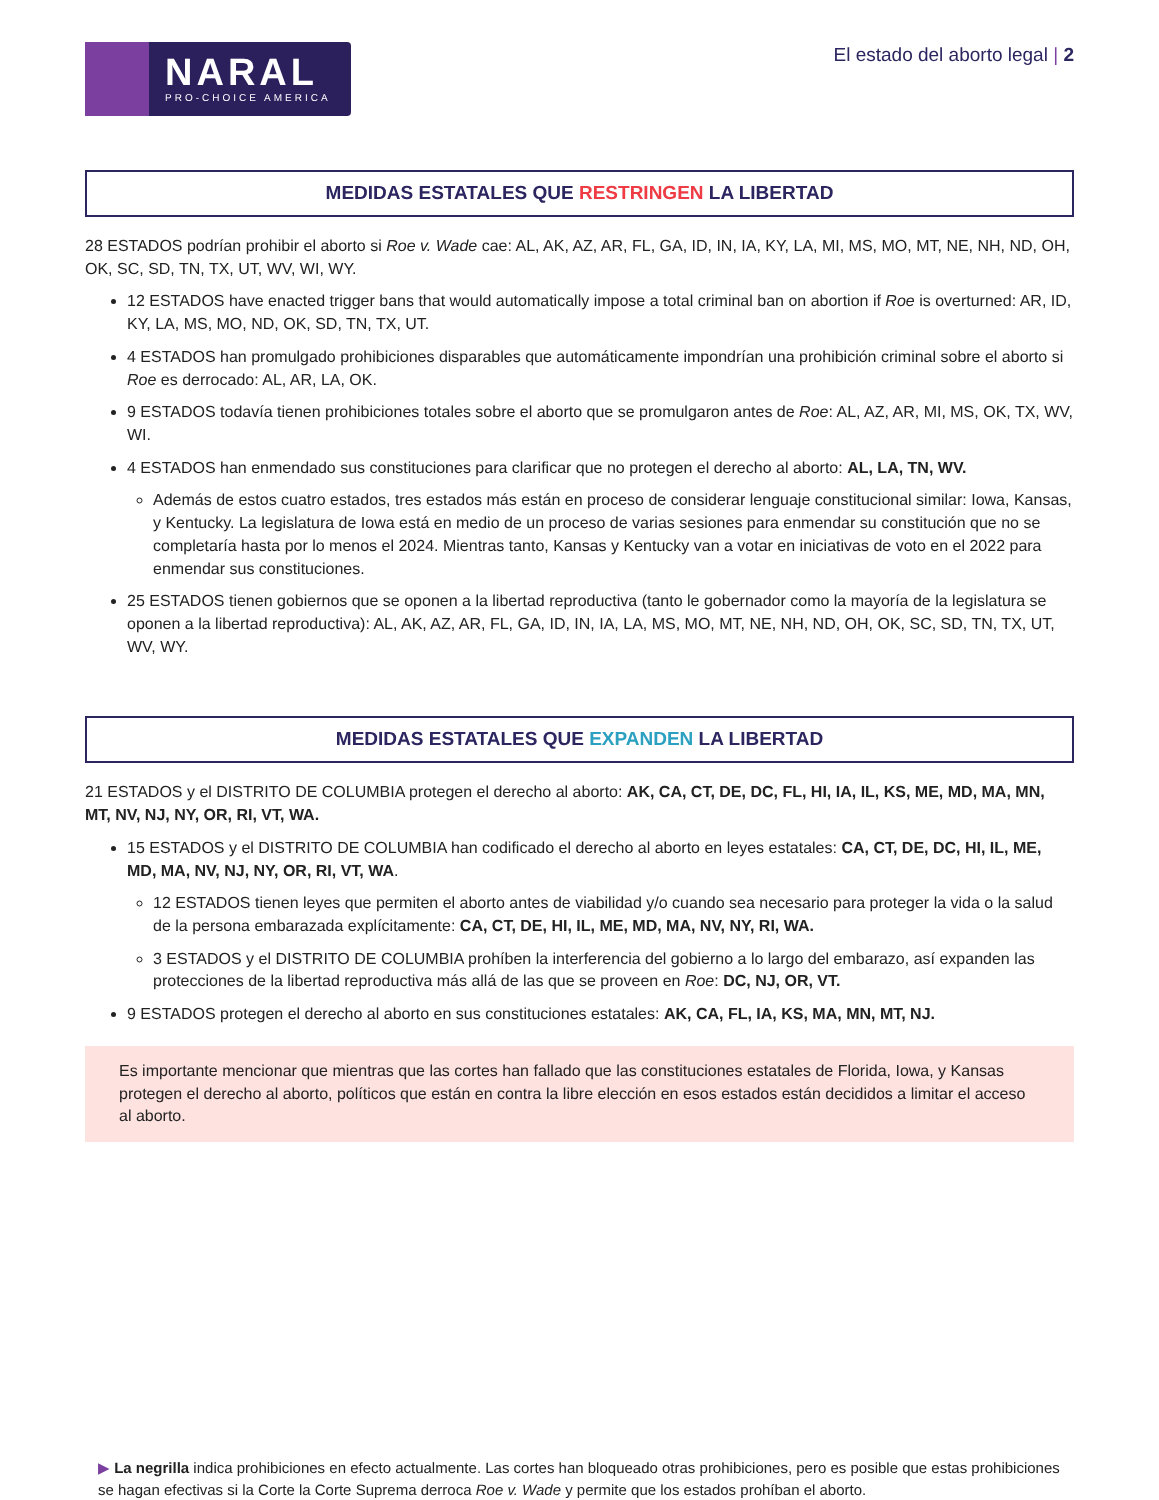NARAL
PRO-CHOICE AMERICA
El estado del aborto legal | 2
MEDIDAS ESTATALES QUE RESTRINGEN LA LIBERTAD
28 ESTADOS podrían prohibir el aborto si Roe v. Wade cae: AL, AK, AZ, AR, FL, GA, ID, IN, IA, KY, LA, MI, MS, MO, MT, NE, NH, ND, OH, OK, SC, SD, TN, TX, UT, WV, WI, WY.
12 ESTADOS have enacted trigger bans that would automatically impose a total criminal ban on abortion if Roe is overturned: AR, ID, KY, LA, MS, MO, ND, OK, SD, TN, TX, UT.
4 ESTADOS han promulgado prohibiciones disparables que automáticamente impondrían una prohibición criminal sobre el aborto si Roe es derrocado: AL, AR, LA, OK.
9 ESTADOS todavía tienen prohibiciones totales sobre el aborto que se promulgaron antes de Roe: AL, AZ, AR, MI, MS, OK, TX, WV, WI.
4 ESTADOS han enmendado sus constituciones para clarificar que no protegen el derecho al aborto: AL, LA, TN, WV.
Además de estos cuatro estados, tres estados más están en proceso de considerar lenguaje constitucional similar: Iowa, Kansas, y Kentucky. La legislatura de Iowa está en medio de un proceso de varias sesiones para enmendar su constitución que no se completaría hasta por lo menos el 2024. Mientras tanto, Kansas y Kentucky van a votar en iniciativas de voto en el 2022 para enmendar sus constituciones.
25 ESTADOS tienen gobiernos que se oponen a la libertad reproductiva (tanto le gobernador como la mayoría de la legislatura se oponen a la libertad reproductiva): AL, AK, AZ, AR, FL, GA, ID, IN, IA, LA, MS, MO, MT, NE, NH, ND, OH, OK, SC, SD, TN, TX, UT, WV, WY.
MEDIDAS ESTATALES QUE EXPANDEN LA LIBERTAD
21 ESTADOS y el DISTRITO DE COLUMBIA protegen el derecho al aborto: AK, CA, CT, DE, DC, FL, HI, IA, IL, KS, ME, MD, MA, MN, MT, NV, NJ, NY, OR, RI, VT, WA.
15 ESTADOS y el DISTRITO DE COLUMBIA han codificado el derecho al aborto en leyes estatales: CA, CT, DE, DC, HI, IL, ME, MD, MA, NV, NJ, NY, OR, RI, VT, WA.
12 ESTADOS tienen leyes que permiten el aborto antes de viabilidad y/o cuando sea necesario para proteger la vida o la salud de la persona embarazada explícitamente: CA, CT, DE, HI, IL, ME, MD, MA, NV, NY, RI, WA.
3 ESTADOS y el DISTRITO DE COLUMBIA prohíben la interferencia del gobierno a lo largo del embarazo, así expanden las protecciones de la libertad reproductiva más allá de las que se proveen en Roe: DC, NJ, OR, VT.
9 ESTADOS protegen el derecho al aborto en sus constituciones estatales: AK, CA, FL, IA, KS, MA, MN, MT, NJ.
Es importante mencionar que mientras que las cortes han fallado que las constituciones estatales de Florida, Iowa, y Kansas protegen el derecho al aborto, políticos que están en contra la libre elección en esos estados están decididos a limitar el acceso al aborto.
▶ La negrilla indica prohibiciones en efecto actualmente. Las cortes han bloqueado otras prohibiciones, pero es posible que estas prohibiciones se hagan efectivas si la Corte la Corte Suprema derroca Roe v. Wade y permite que los estados prohíban el aborto.